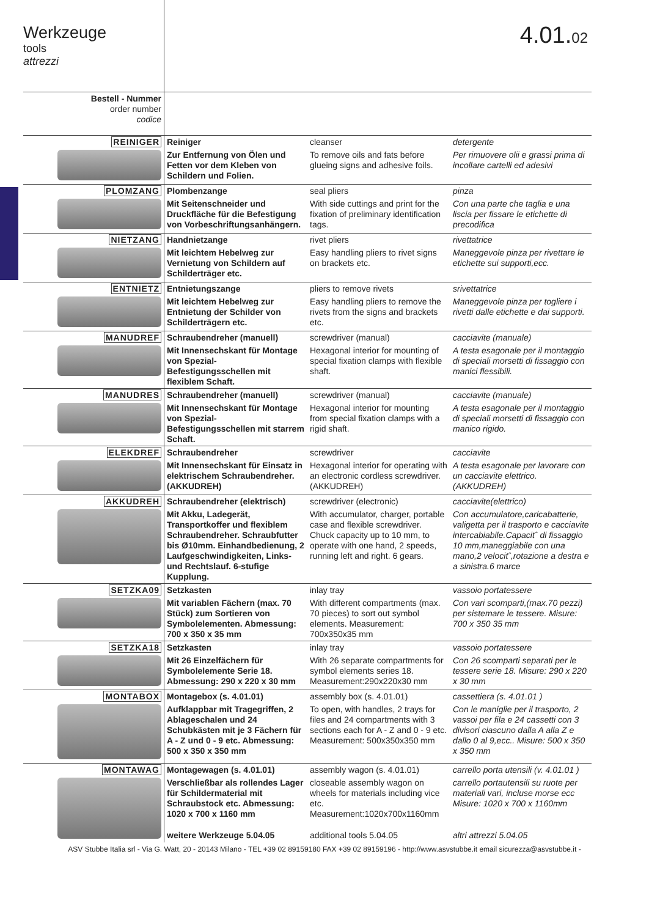Werkzeuge
tools
attrezzi
4.01.02
| Bestell - Nummer order number codice | | | |
| REINIGER | Reiniger | cleanser | detergente |
| | Zur Entfernung von Ölen und Fetten vor dem Kleben von Schildern und Folien. | To remove oils and fats before glueing signs and adhesive foils. | Per rimuovere olii e grassi prima di incollare cartelli ed adesivi |
| PLOMZANG | Plombenzange | seal pliers | pinza |
| | Mit Seitenschneider und Druckfläche für die Befestigung von Vorbeschriftungsanhängern. | With side cuttings and print for the fixation of preliminary identification tags. | Con una parte che taglia e una liscia per fissare le etichette di precodifica |
| NIETZANG | Handnietzange | rivet pliers | rivettatrice |
| | Mit leichtem Hebelweg zur Vernietung von Schildern auf Schilderträger etc. | Easy handling pliers to rivet signs on brackets etc. | Maneggevole pinza per rivettare le etichette sui supporti,ecc. |
| ENTNIETZ | Entnietungszange | pliers to remove rivets | srivettatrice |
| | Mit leichtem Hebelweg zur Entnietung der Schilder von Schilderträgern etc. | Easy handling pliers to remove the rivets from the signs and brackets etc. | Maneggevole pinza per togliere i rivetti dalle etichette e dai supporti. |
| MANUDREF | Schraubendreher (manuell) | screwdriver (manual) | cacciavite (manuale) |
| | Mit Innensechskant für Montage von Spezial-Befestigungsschellen mit flexiblem Schaft. | Hexagonal interior for mounting of special fixation clamps with flexible shaft. | A testa esagonale per il montaggio di speciali morsetti di fissaggio con manici flessibili. |
| MANUDRES | Schraubendreher (manuell) | screwdriver (manual) | cacciavite (manuale) |
| | Mit Innensechskant für Montage von Spezial- Befestigungsschellen mit starrem Schaft. | Hexagonal interior for mounting from special fixation clamps with a rigid shaft. | A testa esagonale per il montaggio di speciali morsetti di fissaggio con manico rigido. |
| ELEKDREF | Schraubendreher | screwdriver | cacciavite |
| | Mit Innensechskant für Einsatz in elektrischem Schraubendreher. (AKKUDREH) | Hexagonal interior for operating with an electronic cordless screwdriver. (AKKUDREH) | A testa esagonale per lavorare con un cacciavite elettrico. (AKKUDREH) |
| AKKUDREH | Schraubendreher (elektrisch) | screwdriver (electronic) | cacciavite(elettrico) |
| | Mit Akku, Ladegerät, Transportkoffer und flexiblem Schraubendreher. Schraubfutter bis Ø10mm. Einhandbedienung, 2 Laufgeschwindigkeiten, Links- und Rechtslauf. 6-stufige Kupplung. | With accumulator, charger, portable case and flexible screwdriver. Chuck capacity up to 10 mm, to operate with one hand, 2 speeds, running left and right. 6 gears. | Con accumulatore,caricabatterie, valigetta per il trasporto e cacciavite intercabiabile.Capacitˆ di fissaggio 10 mm,maneggiabile con una mano,2 velocitˆ,rotazione a destra e a sinistra.6 marce |
| SETZKA09 | Setzkasten | inlay tray | vassoio portatessere |
| | Mit variablen Fächern (max. 70 Stück) zum Sortieren von Symbolelementen. Abmessung: 700 x 350 x 35 mm | With different compartments (max. 70 pieces) to sort out symbol elements. Measurement: 700x350x35 mm | Con vari scomparti,(max.70 pezzi) per sistemare le tessere. Misure: 700 x 350 35 mm |
| SETZKA18 | Setzkasten | inlay tray | vassoio portatessere |
| | Mit 26 Einzelfächern für Symbolelemente Serie 18. Abmessung: 290 x 220 x 30 mm | With 26 separate compartments for symbol elements series 18. Measurement:290x220x30 mm | Con 26 scomparti separati per le tessere serie 18. Misure: 290 x 220 x 30 mm |
| MONTABOX | Montagebox (s. 4.01.01) | assembly box (s. 4.01.01) | cassettiera (s. 4.01.01 ) |
| | Aufklappbar mit Tragegriffen, 2 Ablageschalen und 24 Schubkästen mit je 3 Fächern für A - Z und 0 - 9 etc. Abmessung: 500 x 350 x 350 mm | To open, with handles, 2 trays for files and 24 compartments with 3 sections each for A - Z and 0 - 9 etc. Measurement: 500x350x350 mm | Con le maniglie per il trasporto, 2 vassoi per fila e 24 cassetti con 3 divisori ciascuno dalla A alla Z e dallo 0 al 9,ecc.. Misure: 500 x 350 x 350 mm |
| MONTAWAG | Montagewagen (s. 4.01.01) | assembly wagon (s. 4.01.01) | carrello porta utensili (v. 4.01.01 ) |
| | Verschließbar als rollendes Lager für Schildermaterial mit Schraubstock etc. Abmessung: 1020 x 700 x 1160 mm | closeable assembly wagon on wheels for materials including vice etc. Measurement:1020x700x1160mm | carrello portautensili su ruote per materiali vari, incluse morse ecc Misure: 1020 x 700 x 1160mm |
| | weitere Werkzeuge 5.04.05 | additional tools 5.04.05 | altri attrezzi 5.04.05 |
ASV Stubbe Italia srl - Via G. Watt, 20 - 20143 Milano - TEL +39 02 89159180 FAX +39 02 89159196 - http://www.asvstubbe.it email sicurezza@asvstubbe.it -